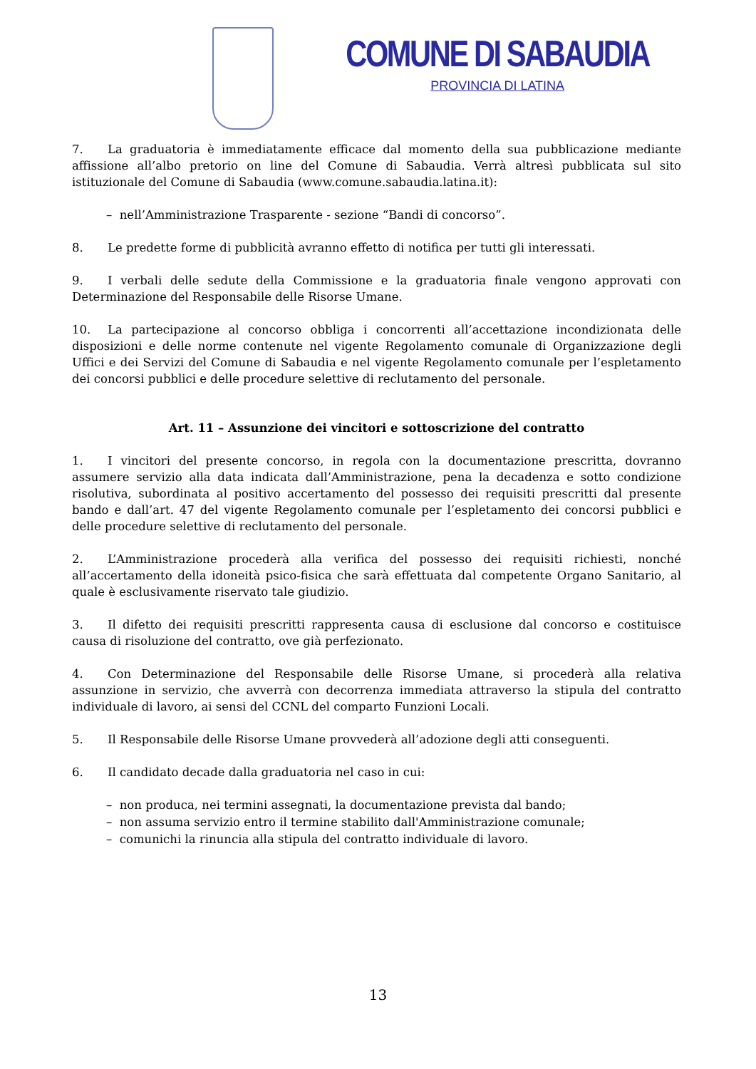COMUNE DI SABAUDIA
PROVINCIA DI LATINA
7. La graduatoria è immediatamente efficace dal momento della sua pubblicazione mediante affissione all’albo pretorio on line del Comune di Sabaudia. Verrà altresì pubblicata sul sito istituzionale del Comune di Sabaudia (www.comune.sabaudia.latina.it):
– nell’Amministrazione Trasparente - sezione “Bandi di concorso”.
8. Le predette forme di pubblicità avranno effetto di notifica per tutti gli interessati.
9. I verbali delle sedute della Commissione e la graduatoria finale vengono approvati con Determinazione del Responsabile delle Risorse Umane.
10. La partecipazione al concorso obbliga i concorrenti all’accettazione incondizionata delle disposizioni e delle norme contenute nel vigente Regolamento comunale di Organizzazione degli Uffici e dei Servizi del Comune di Sabaudia e nel vigente Regolamento comunale per l’espletamento dei concorsi pubblici e delle procedure selettive di reclutamento del personale.
Art. 11 – Assunzione dei vincitori e sottoscrizione del contratto
1. I vincitori del presente concorso, in regola con la documentazione prescritta, dovranno assumere servizio alla data indicata dall’Amministrazione, pena la decadenza e sotto condizione risolutiva, subordinata al positivo accertamento del possesso dei requisiti prescritti dal presente bando e dall’art. 47 del vigente Regolamento comunale per l’espletamento dei concorsi pubblici e delle procedure selettive di reclutamento del personale.
2. L’Amministrazione procederà alla verifica del possesso dei requisiti richiesti, nonché all’accertamento della idoneità psico-fisica che sarà effettuata dal competente Organo Sanitario, al quale è esclusivamente riservato tale giudizio.
3. Il difetto dei requisiti prescritti rappresenta causa di esclusione dal concorso e costituisce causa di risoluzione del contratto, ove già perfezionato.
4. Con Determinazione del Responsabile delle Risorse Umane, si procederà alla relativa assunzione in servizio, che avverrà con decorrenza immediata attraverso la stipula del contratto individuale di lavoro, ai sensi del CCNL del comparto Funzioni Locali.
5. Il Responsabile delle Risorse Umane provvederà all’adozione degli atti conseguenti.
6. Il candidato decade dalla graduatoria nel caso in cui:
– non produca, nei termini assegnati, la documentazione prevista dal bando;
– non assuma servizio entro il termine stabilito dall'Amministrazione comunale;
– comunichi la rinuncia alla stipula del contratto individuale di lavoro.
13